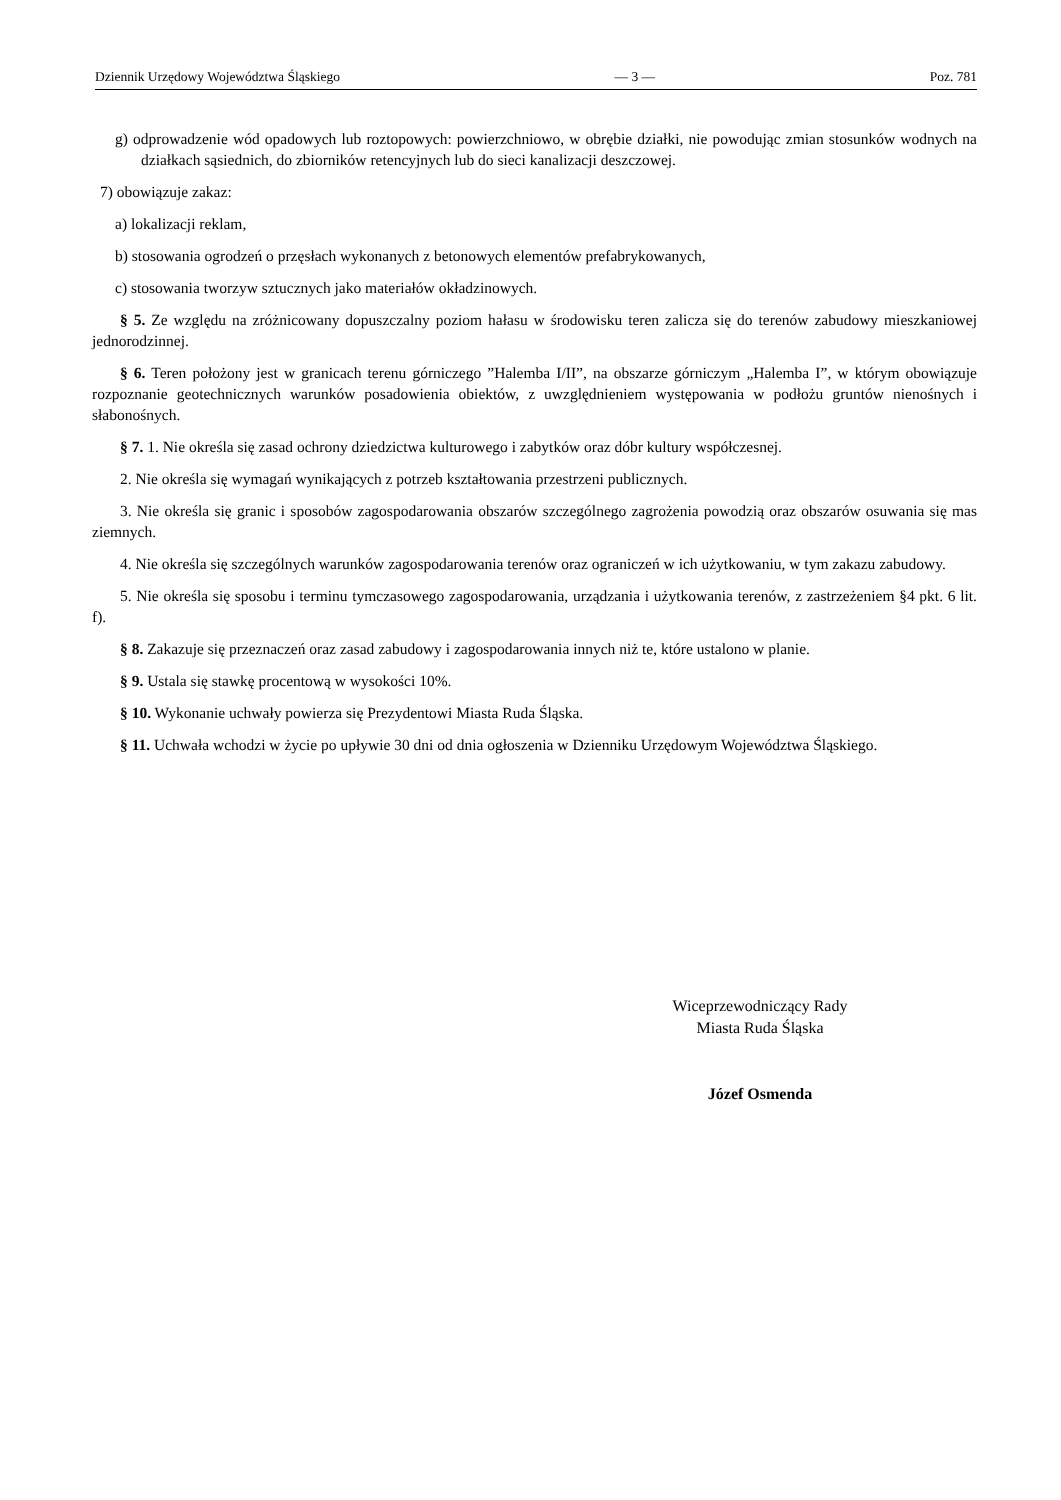Dziennik Urzędowy Województwa Śląskiego — 3 — Poz. 781
g) odprowadzenie wód opadowych lub roztopowych: powierzchniowo, w obrębie działki, nie powodując zmian stosunków wodnych na działkach sąsiednich, do zbiorników retencyjnych lub do sieci kanalizacji deszczowej.
7) obowiązuje zakaz:
a) lokalizacji reklam,
b) stosowania ogrodzeń o przęsłach wykonanych z betonowych elementów prefabrykowanych,
c) stosowania tworzyw sztucznych jako materiałów okładzinowych.
§ 5. Ze względu na zróżnicowany dopuszczalny poziom hałasu w środowisku teren zalicza się do terenów zabudowy mieszkaniowej jednorodzinnej.
§ 6. Teren położony jest w granicach terenu górniczego ”Halemba I/II”, na obszarze górniczym „Halemba I”, w którym obowiązuje rozpoznanie geotechnicznych warunków posadowienia obiektów, z uwzględnieniem występowania w podłożu gruntów nienośnych i słabonośnych.
§ 7. 1. Nie określa się zasad ochrony dziedzictwa kulturowego i zabytków oraz dóbr kultury współczesnej.
2. Nie określa się wymagań wynikających z potrzeb kształtowania przestrzeni publicznych.
3. Nie określa się granic i sposobów zagospodarowania obszarów szczególnego zagrożenia powodzią oraz obszarów osuwania się mas ziemnych.
4. Nie określa się szczególnych warunków zagospodarowania terenów oraz ograniczeń w ich użytkowaniu, w tym zakazu zabudowy.
5. Nie określa się sposobu i terminu tymczasowego zagospodarowania, urządzania i użytkowania terenów, z zastrzeżeniem §4 pkt. 6 lit. f).
§ 8. Zakazuje się przeznaczeń oraz zasad zabudowy i zagospodarowania innych niż te, które ustalono w planie.
§ 9. Ustala się stawkę procentową w wysokości 10%.
§ 10. Wykonanie uchwały powierza się Prezydentowi Miasta Ruda Śląska.
§ 11. Uchwała wchodzi w życie po upływie 30 dni od dnia ogłoszenia w Dzienniku Urzędowym Województwa Śląskiego.
Wiceprzewodniczący Rady
Miasta Ruda Śląska
Józef Osmenda